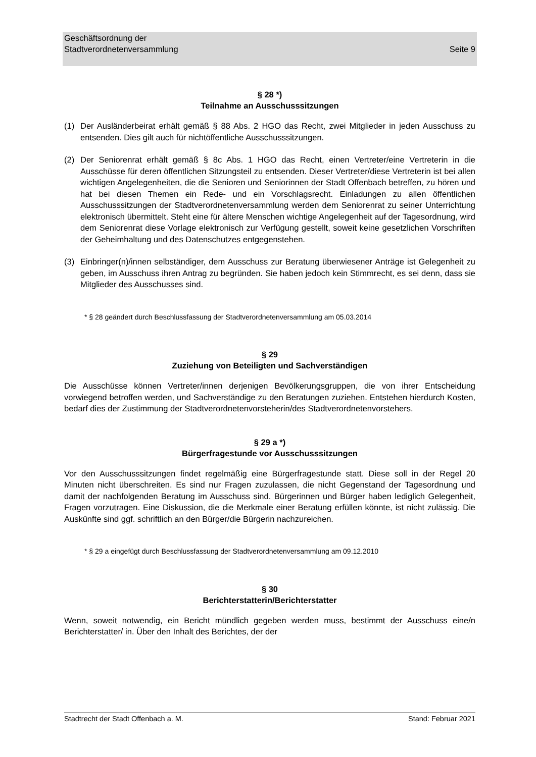Geschäftsordnung der
Stadtverordnetenversammlung
Seite 9
§ 28 *)
Teilnahme an Ausschusssitzungen
(1) Der Ausländerbeirat erhält gemäß § 88 Abs. 2 HGO das Recht, zwei Mitglieder in jeden Ausschuss zu entsenden. Dies gilt auch für nichtöffentliche Ausschusssitzungen.
(2) Der Seniorenrat erhält gemäß § 8c Abs. 1 HGO das Recht, einen Vertreter/eine Vertreterin in die Ausschüsse für deren öffentlichen Sitzungsteil zu entsenden. Dieser Vertreter/diese Vertreterin ist bei allen wichtigen Angelegenheiten, die die Senioren und Seniorinnen der Stadt Offenbach betreffen, zu hören und hat bei diesen Themen ein Rede- und ein Vorschlagsrecht. Einladungen zu allen öffentlichen Ausschusssitzungen der Stadtverordnetenversammlung werden dem Seniorenrat zu seiner Unterrichtung elektronisch übermittelt. Steht eine für ältere Menschen wichtige Angelegenheit auf der Tagesordnung, wird dem Seniorenrat diese Vorlage elektronisch zur Verfügung gestellt, soweit keine gesetzlichen Vorschriften der Geheimhaltung und des Datenschutzes entgegenstehen.
(3) Einbringer(n)/innen selbständiger, dem Ausschuss zur Beratung überwiesener Anträge ist Gelegenheit zu geben, im Ausschuss ihren Antrag zu begründen. Sie haben jedoch kein Stimmrecht, es sei denn, dass sie Mitglieder des Ausschusses sind.
* § 28 geändert durch Beschlussfassung der Stadtverordnetenversammlung am 05.03.2014
§ 29
Zuziehung von Beteiligten und Sachverständigen
Die Ausschüsse können Vertreter/innen derjenigen Bevölkerungsgruppen, die von ihrer Entscheidung vorwiegend betroffen werden, und Sachverständige zu den Beratungen zuziehen. Entstehen hierdurch Kosten, bedarf dies der Zustimmung der Stadtverordnetenvorsteherin/des Stadtverordnetenvorstehers.
§ 29 a *)
Bürgerfragestunde vor Ausschusssitzungen
Vor den Ausschusssitzungen findet regelmäßig eine Bürgerfragestunde statt. Diese soll in der Regel 20 Minuten nicht überschreiten. Es sind nur Fragen zuzulassen, die nicht Gegenstand der Tagesordnung und damit der nachfolgenden Beratung im Ausschuss sind. Bürgerinnen und Bürger haben lediglich Gelegenheit, Fragen vorzutragen. Eine Diskussion, die die Merkmale einer Beratung erfüllen könnte, ist nicht zulässig. Die Auskünfte sind ggf. schriftlich an den Bürger/die Bürgerin nachzureichen.
* § 29 a eingefügt durch Beschlussfassung der Stadtverordnetenversammlung am 09.12.2010
§ 30
Berichterstatterin/Berichterstatter
Wenn, soweit notwendig, ein Bericht mündlich gegeben werden muss, bestimmt der Ausschuss eine/n Berichterstatter/ in. Über den Inhalt des Berichtes, der der
Stadtrecht der Stadt Offenbach a. M. Stand: Februar 2021